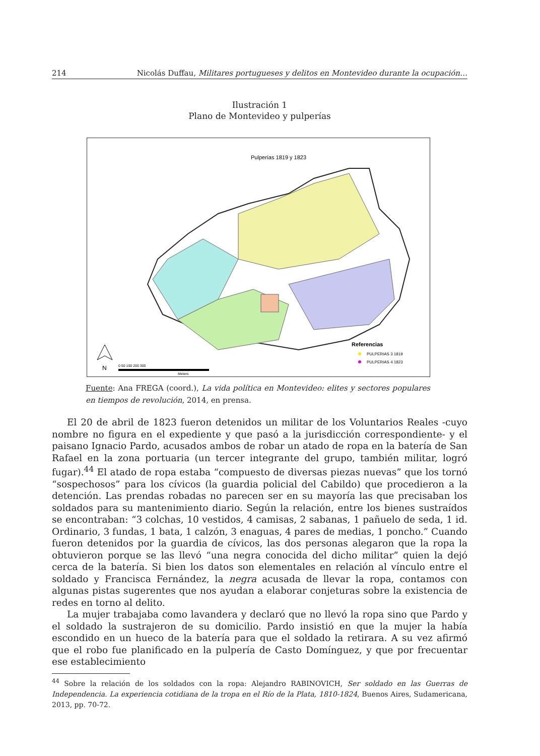214 Nicolás Duffau, Militares portugueses y delitos en Montevideo durante la ocupación…
Ilustración 1
Plano de Montevideo y pulperías
Pulperías 1819 y 1823
Referencias
PULPERIAS 3 1819
PULPERIAS 4 1823
N
0 50 100 200 300
Meters
Fuente: Ana FREGA (coord.), La vida política en Montevideo: elites y sectores populares en tiempos de revolución, 2014, en prensa.
El 20 de abril de 1823 fueron detenidos un militar de los Voluntarios Reales -cuyo nombre no figura en el expediente y que pasó a la jurisdicción correspondiente- y el paisano Ignacio Pardo, acusados ambos de robar un atado de ropa en la batería de San Rafael en la zona portuaria (un tercer integrante del grupo, también militar, logró fugar).<sup>44</sup> El atado de ropa estaba “compuesto de diversas piezas nuevas” que los tornó “sospechosos” para los cívicos (la guardia policial del Cabildo) que procedieron a la detención. Las prendas robadas no parecen ser en su mayoría las que precisaban los soldados para su mantenimiento diario. Según la relación, entre los bienes sustraídos se encontraban: “3 colchas, 10 vestidos, 4 camisas, 2 sabanas, 1 pañuelo de seda, 1 id. Ordinario, 3 fundas, 1 bata, 1 calzón, 3 enaguas, 4 pares de medias, 1 poncho.” Cuando fueron detenidos por la guardia de cívicos, las dos personas alegaron que la ropa la obtuvieron porque se las llevó “una negra conocida del dicho militar” quien la dejó cerca de la batería. Si bien los datos son elementales en relación al vínculo entre el soldado y Francisca Fernández, la negra acusada de llevar la ropa, contamos con algunas pistas sugerentes que nos ayudan a elaborar conjeturas sobre la existencia de redes en torno al delito.
La mujer trabajaba como lavandera y declaró que no llevó la ropa sino que Pardo y el soldado la sustrajeron de su domicilio. Pardo insistió en que la mujer la había escondido en un hueco de la batería para que el soldado la retirara. A su vez afirmó que el robo fue planificado en la pulpería de Casto Domínguez, y que por frecuentar ese establecimiento
<sup>44</sup> Sobre la relación de los soldados con la ropa: Alejandro RABINOVICH, Ser soldado en las Guerras de Independencia. La experiencia cotidiana de la tropa en el Río de la Plata, 1810-1824, Buenos Aires, Sudamericana, 2013, pp. 70-72.